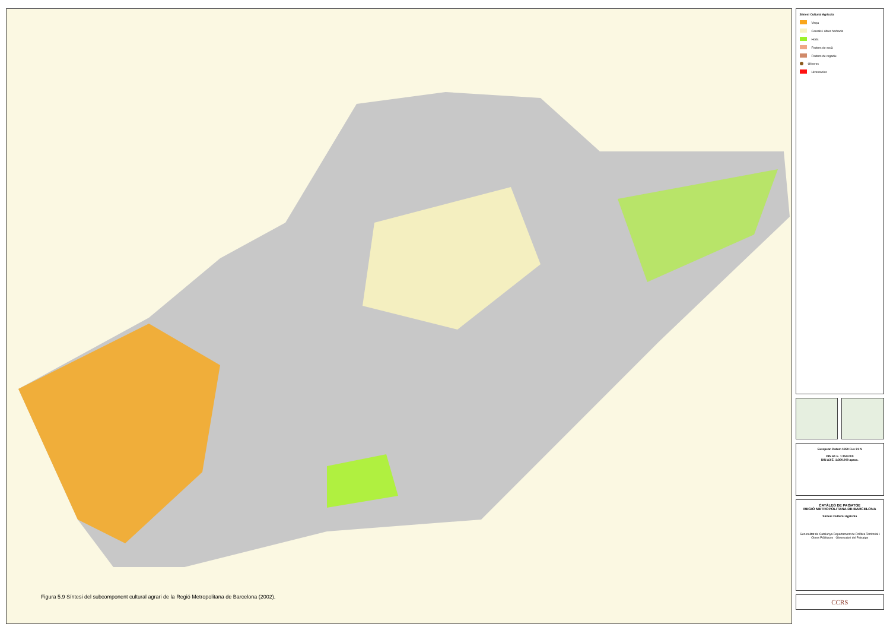Figura 5.9 Síntesi del subcomponent cultural agrari de la Regió Metropolitana de Barcelona (2002).
Síntesi Cultural Agrícola
Vinya
Cereals i altres herbacis
Horts
Fruiters de secà
Fruiters de regadiu
Oliveres
Hivernacles
European Datum 1950 Fus 31 N
DIN A1 E. 1:150.000
DIN A3 E. 1:300.000 aprox.
CATÀLEG DE PAISATGE
REGIÓ METROPOLITANA DE BARCELONA
Síntesi Cultural Agrícola
Generalitat de Catalunya Departament de Política Territorial i Obres Públiques Observatori del Paisatge
CCRS